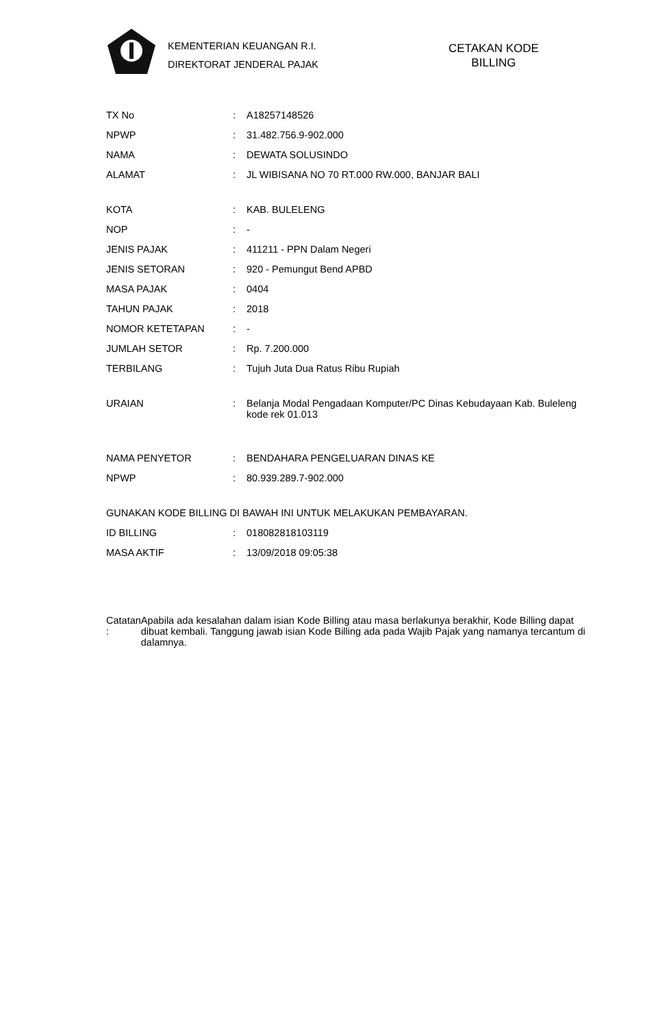KEMENTERIAN KEUANGAN R.I.
DIREKTORAT JENDERAL PAJAK
CETAKAN KODE
BILLING
| TX No | : | A18257148526 |
| NPWP | : | 31.482.756.9-902.000 |
| NAMA | : | DEWATA SOLUSINDO |
| ALAMAT | : | JL WIBISANA NO 70 RT.000 RW.000, BANJAR BALI |
| KOTA | : | KAB. BULELENG |
| NOP | : | - |
| JENIS PAJAK | : | 411211 - PPN Dalam Negeri |
| JENIS SETORAN | : | 920 - Pemungut Bend APBD |
| MASA PAJAK | : | 0404 |
| TAHUN PAJAK | : | 2018 |
| NOMOR KETETAPAN | : | - |
| JUMLAH SETOR | : | Rp. 7.200.000 |
| TERBILANG | : | Tujuh Juta Dua Ratus Ribu Rupiah |
| URAIAN | : | Belanja Modal Pengadaan Komputer/PC Dinas Kebudayaan Kab. Buleleng kode rek 01.013 |
| NAMA PENYETOR | : | BENDAHARA PENGELUARAN DINAS KE |
| NPWP | : | 80.939.289.7-902.000 |
| GUNAKAN KODE BILLING DI BAWAH INI UNTUK MELAKUKAN PEMBAYARAN. | | |
| ID BILLING | : | 018082818103119 |
| MASA AKTIF | : | 13/09/2018 09:05:38 |
Catatan :
Apabila ada kesalahan dalam isian Kode Billing atau masa berlakunya berakhir, Kode Billing dapat dibuat kembali. Tanggung jawab isian Kode Billing ada pada Wajib Pajak yang namanya tercantum di dalamnya.